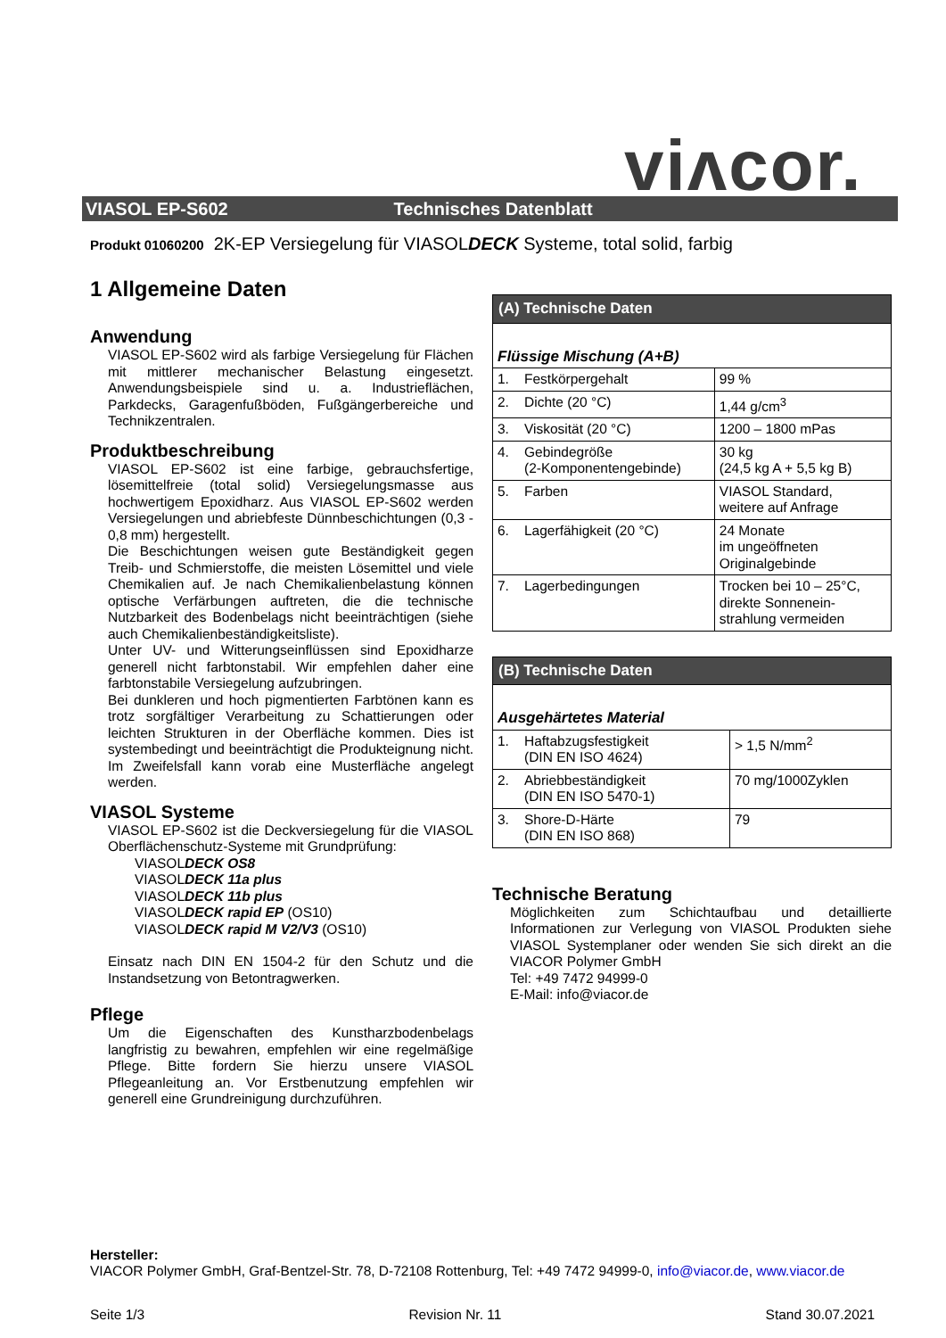viʌcor.
VIASOL EP-S602 Technisches Datenblatt
Produkt 01060200 2K-EP Versiegelung für VIASOLDECK Systeme, total solid, farbig
1 Allgemeine Daten
Anwendung
VIASOL EP-S602 wird als farbige Versiegelung für Flächen mit mittlerer mechanischer Belastung eingesetzt. Anwendungsbeispiele sind u. a. Industrieflächen, Parkdecks, Garagenfußböden, Fußgängerbereiche und Technikzentralen.
Produktbeschreibung
VIASOL EP-S602 ist eine farbige, gebrauchsfertige, lösemittelfreie (total solid) Versiegelungsmasse aus hochwertigem Epoxidharz. Aus VIASOL EP-S602 werden Versiegelungen und abriebfeste Dünnbeschichtungen (0,3 - 0,8 mm) hergestellt.
Die Beschichtungen weisen gute Beständigkeit gegen Treib- und Schmierstoffe, die meisten Lösemittel und viele Chemikalien auf. Je nach Chemikalienbelastung können optische Verfärbungen auftreten, die die technische Nutzbarkeit des Bodenbelags nicht beeinträchtigen (siehe auch Chemikalienbeständigkeitsliste).
Unter UV- und Witterungseinflüssen sind Epoxidharze generell nicht farbtonstabil. Wir empfehlen daher eine farbtonstabile Versiegelung aufzubringen.
Bei dunkleren und hoch pigmentierten Farbtönen kann es trotz sorgfältiger Verarbeitung zu Schattierungen oder leichten Strukturen in der Oberfläche kommen. Dies ist systembedingt und beeinträchtigt die Produkteignung nicht. Im Zweifelsfall kann vorab eine Musterfläche angelegt werden.
VIASOL Systeme
VIASOL EP-S602 ist die Deckversiegelung für die VIASOL Oberflächenschutz-Systeme mit Grundprüfung:
VIASOLDECK OS8
VIASOLDECK 11a plus
VIASOLDECK 11b plus
VIASOLDECK rapid EP (OS10)
VIASOLDECK rapid M V2/V3 (OS10)
Einsatz nach DIN EN 1504-2 für den Schutz und die Instandsetzung von Betontragwerken.
Pflege
Um die Eigenschaften des Kunstharzbodenbelags langfristig zu bewahren, empfehlen wir eine regelmäßige Pflege. Bitte fordern Sie hierzu unsere VIASOL Pflegeanleitung an. Vor Erstbenutzung empfehlen wir generell eine Grundreinigung durchzuführen.
| (A) Technische Daten | | |
| --- | --- | --- |
| Flüssige Mischung (A+B) | | |
| 1. | Festkörpergehalt | 99 % |
| 2. | Dichte (20 °C) | 1,44 g/cm<sup>3</sup> |
| 3. | Viskosität (20 °C) | 1200 – 1800 mPas |
| 4. | Gebindegröße (2-Komponentengebinde) | 30 kg (24,5 kg A + 5,5 kg B) |
| 5. | Farben | VIASOL Standard, weitere auf Anfrage |
| 6. | Lagerfähigkeit (20 °C) | 24 Monate im ungeöffneten Originalgebinde |
| 7. | Lagerbedingungen | Trocken bei 10 – 25°C, direkte Sonnenein- strahlung vermeiden |
| (B) Technische Daten | | |
| --- | --- | --- |
| Ausgehärtetes Material | | |
| 1. | Haftabzugsfestigkeit (DIN EN ISO 4624) | > 1,5 N/mm<sup>2</sup> |
| 2. | Abriebbeständigkeit (DIN EN ISO 5470-1) | 70 mg/1000Zyklen |
| 3. | Shore-D-Härte (DIN EN ISO 868) | 79 |
Technische Beratung
Möglichkeiten zum Schichtaufbau und detaillierte Informationen zur Verlegung von VIASOL Produkten siehe VIASOL Systemplaner oder wenden Sie sich direkt an die VIACOR Polymer GmbH
Tel: +49 7472 94999-0
E-Mail: info@viacor.de
Hersteller:
VIACOR Polymer GmbH, Graf-Bentzel-Str. 78, D-72108 Rottenburg, Tel: +49 7472 94999-0, info@viacor.de, www.viacor.de
Seite 1/3 Revision Nr. 11 Stand 30.07.2021